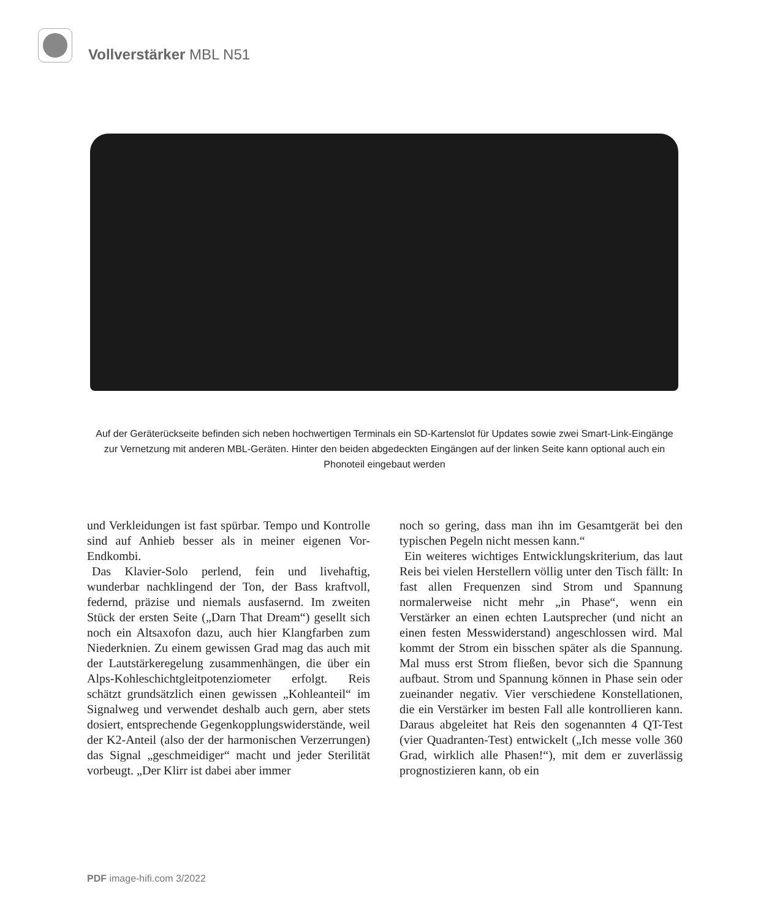Vollverstärker MBL N51
Auf der Geräterückseite befinden sich neben hochwertigen Terminals ein SD-Kartenslot für Updates sowie zwei Smart-Link-Eingänge zur Vernetzung mit anderen MBL-Geräten. Hinter den beiden abgedeckten Eingängen auf der linken Seite kann optional auch ein Phonoteil eingebaut werden
und Verkleidungen ist fast spürbar. Tempo und Kontrolle sind auf Anhieb besser als in meiner eigenen Vor-Endkombi.
Das Klavier-Solo perlend, fein und livehaftig, wunderbar nachklingend der Ton, der Bass kraftvoll, federnd, präzise und niemals ausfasernd. Im zweiten Stück der ersten Seite („Darn That Dream“) gesellt sich noch ein Altsaxofon dazu, auch hier Klangfarben zum Niederknien. Zu einem gewissen Grad mag das auch mit der Lautstärkeregelung zusammenhängen, die über ein Alps-Kohleschichtgleitpotenziometer erfolgt. Reis schätzt grundsätzlich einen gewissen „Kohleanteil“ im Signalweg und verwendet deshalb auch gern, aber stets dosiert, entsprechende Gegenkopplungswiderstände, weil der K2-Anteil (also der der harmonischen Verzerrungen) das Signal „geschmeidiger“ macht und jeder Sterilität vorbeugt. „Der Klirr ist dabei aber immer
noch so gering, dass man ihn im Gesamtgerät bei den typischen Pegeln nicht messen kann.“
Ein weiteres wichtiges Entwicklungskriterium, das laut Reis bei vielen Herstellern völlig unter den Tisch fällt: In fast allen Frequenzen sind Strom und Spannung normalerweise nicht mehr „in Phase“, wenn ein Verstärker an einen echten Lautsprecher (und nicht an einen festen Messwiderstand) angeschlossen wird. Mal kommt der Strom ein bisschen später als die Spannung. Mal muss erst Strom fließen, bevor sich die Spannung aufbaut. Strom und Spannung können in Phase sein oder zueinander negativ. Vier verschiedene Konstellationen, die ein Verstärker im besten Fall alle kontrollieren kann. Daraus abgeleitet hat Reis den sogenannten 4 QT-Test (vier Quadranten-Test) entwickelt („Ich messe volle 360 Grad, wirklich alle Phasen!“), mit dem er zuverlässig prognostizieren kann, ob ein
PDF image-hifi.com 3/2022